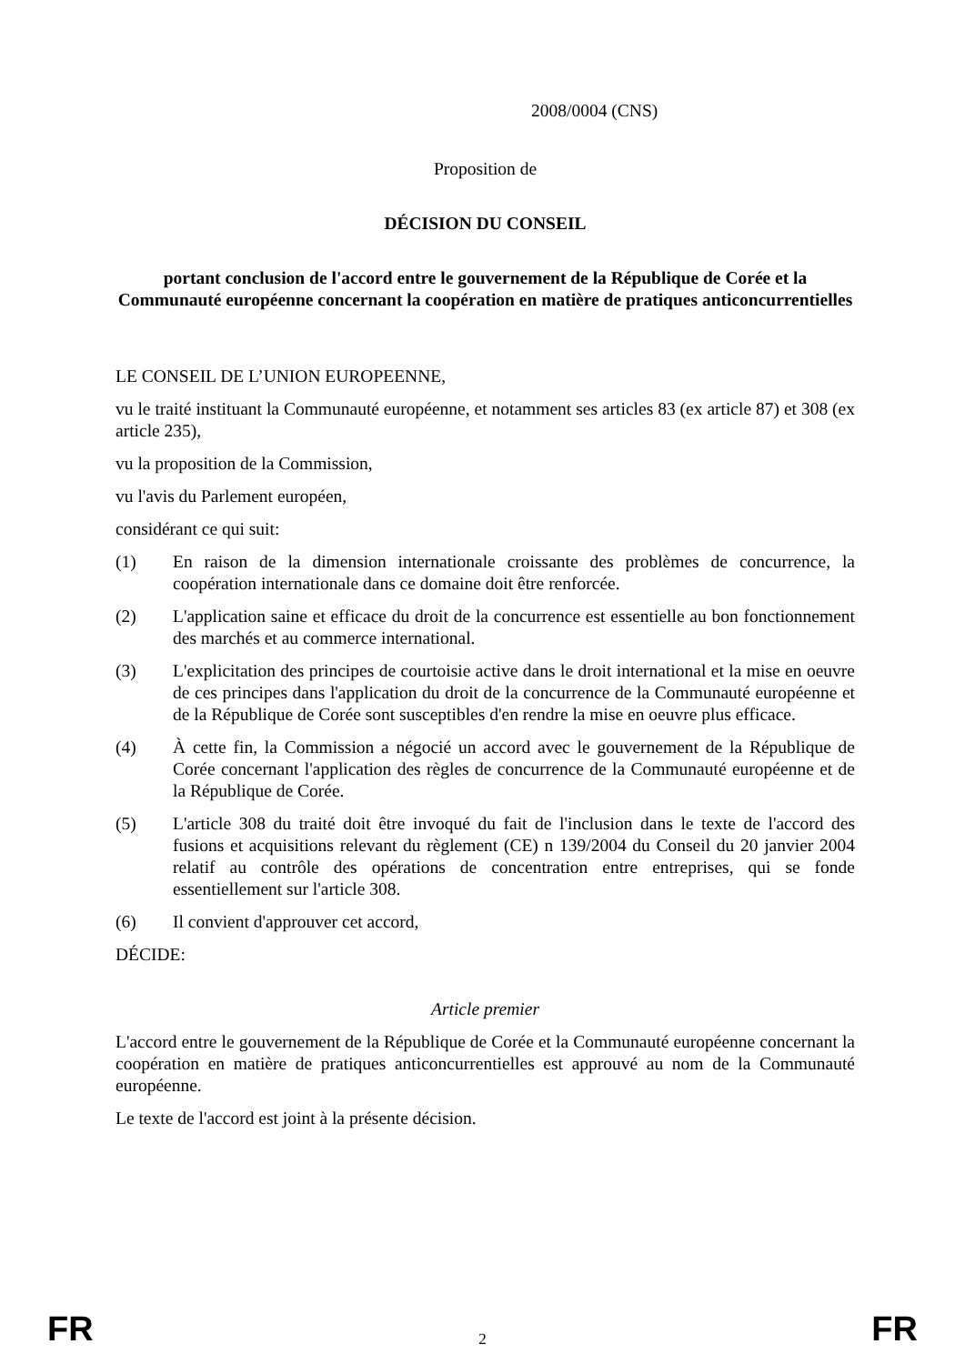2008/0004 (CNS)
Proposition de
DÉCISION DU CONSEIL
portant conclusion de l'accord entre le gouvernement de la République de Corée et la Communauté européenne concernant la coopération en matière de pratiques anticoncurrentielles
LE CONSEIL DE L’UNION EUROPEENNE,
vu le traité instituant la Communauté européenne, et notamment ses articles 83 (ex article 87) et 308 (ex article 235),
vu la proposition de la Commission,
vu l'avis du Parlement européen,
considérant ce qui suit:
(1) En raison de la dimension internationale croissante des problèmes de concurrence, la coopération internationale dans ce domaine doit être renforcée.
(2) L'application saine et efficace du droit de la concurrence est essentielle au bon fonctionnement des marchés et au commerce international.
(3) L'explicitation des principes de courtoisie active dans le droit international et la mise en oeuvre de ces principes dans l'application du droit de la concurrence de la Communauté européenne et de la République de Corée sont susceptibles d'en rendre la mise en oeuvre plus efficace.
(4) À cette fin, la Commission a négocié un accord avec le gouvernement de la République de Corée concernant l'application des règles de concurrence de la Communauté européenne et de la République de Corée.
(5) L'article 308 du traité doit être invoqué du fait de l'inclusion dans le texte de l'accord des fusions et acquisitions relevant du règlement (CE) n 139/2004 du Conseil du 20 janvier 2004 relatif au contrôle des opérations de concentration entre entreprises, qui se fonde essentiellement sur l'article 308.
(6) Il convient d'approuver cet accord,
DÉCIDE:
Article premier
L'accord entre le gouvernement de la République de Corée et la Communauté européenne concernant la coopération en matière de pratiques anticoncurrentielles est approuvé au nom de la Communauté européenne.
Le texte de l'accord est joint à la présente décision.
FR 2 FR